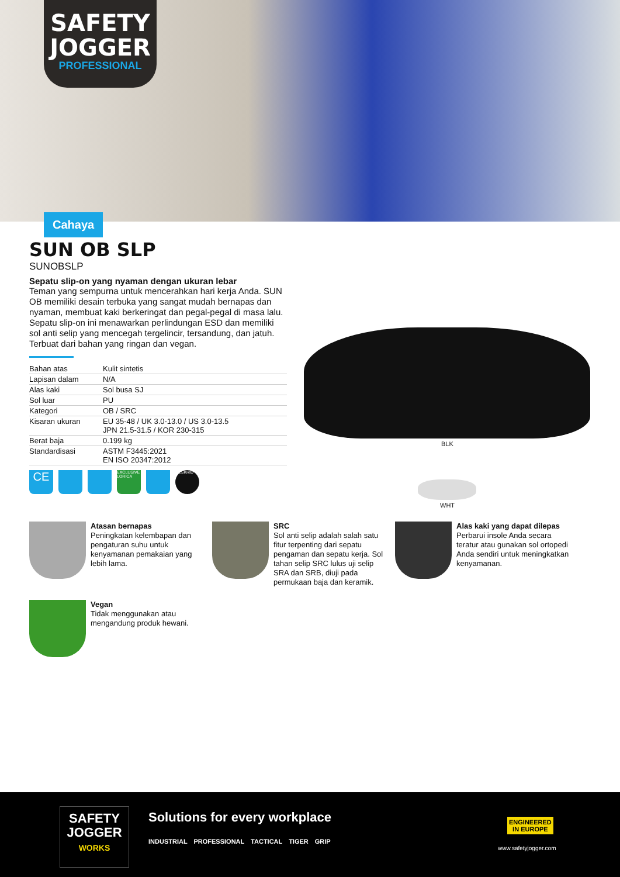SAFETY
JOGGER
PROFESSIONAL
Cahaya
SUN OB SLP
SUNOBSLP
Sepatu slip-on yang nyaman dengan ukuran lebar
Teman yang sempurna untuk mencerahkan hari kerja Anda. SUN OB memiliki desain terbuka yang sangat mudah bernapas dan nyaman, membuat kaki berkeringat dan pegal-pegal di masa lalu. Sepatu slip-on ini menawarkan perlindungan ESD dan memiliki sol anti selip yang mencegah tergelincir, tersandung, dan jatuh. Terbuat dari bahan yang ringan dan vegan.
| Bahan atas | Kulit sintetis |
| Lapisan dalam | N/A |
| Alas kaki | Sol busa SJ |
| Sol luar | PU |
| Kategori | OB / SRC |
| Kisaran ukuran | EU 35-48 / UK 3.0-13.0 / US 3.0-13.5 JPN 21.5-31.5 / KOR 230-315 |
| Berat baja | 0.199 kg |
| Standardisasi | ASTM F3445:2021 EN ISO 20347:2012 |
CE
EXCLUSIVE LORICA
NESKRID
BLK
WHT
Atasan bernapas
Peningkatan kelembapan dan pengaturan suhu untuk kenyamanan pemakaian yang lebih lama.
SRC
Sol anti selip adalah salah satu fitur terpenting dari sepatu pengaman dan sepatu kerja. Sol tahan selip SRC lulus uji selip SRA dan SRB, diuji pada permukaan baja dan keramik.
Alas kaki yang dapat dilepas
Perbarui insole Anda secara teratur atau gunakan sol ortopedi Anda sendiri untuk meningkatkan kenyamanan.
Vegan
Tidak menggunakan atau mengandung produk hewani.
SAFETY
JOGGER
WORKS
Solutions for every workplace
INDUSTRIAL PROFESSIONAL TACTICAL TIGER GRIP
ENGINEERED
IN EUROPE
www.safetyjogger.com